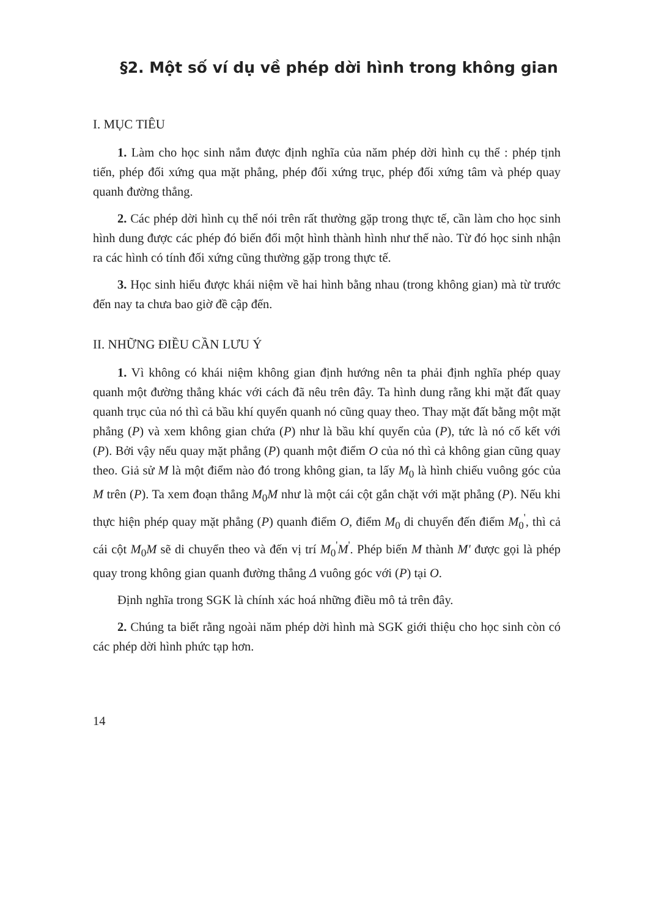§2. Một số ví dụ về phép dời hình trong không gian
I. MỤC TIÊU
1. Làm cho học sinh nắm được định nghĩa của năm phép dời hình cụ thể : phép tịnh tiến, phép đối xứng qua mặt phẳng, phép đối xứng trục, phép đối xứng tâm và phép quay quanh đường thẳng.
2. Các phép dời hình cụ thể nói trên rất thường gặp trong thực tế, cần làm cho học sinh hình dung được các phép đó biến đổi một hình thành hình như thế nào. Từ đó học sinh nhận ra các hình có tính đối xứng cũng thường gặp trong thực tế.
3. Học sinh hiểu được khái niệm về hai hình bằng nhau (trong không gian) mà từ trước đến nay ta chưa bao giờ đề cập đến.
II. NHỮNG ĐIỀU CẦN LƯU Ý
1. Vì không có khái niệm không gian định hướng nên ta phải định nghĩa phép quay quanh một đường thẳng khác với cách đã nêu trên đây. Ta hình dung rằng khi mặt đất quay quanh trục của nó thì cả bầu khí quyển quanh nó cũng quay theo. Thay mặt đất bằng một mặt phẳng (P) và xem không gian chứa (P) như là bầu khí quyển của (P), tức là nó cố kết với (P). Bởi vậy nếu quay mặt phẳng (P) quanh một điểm O của nó thì cả không gian cũng quay theo. Giả sử M là một điểm nào đó trong không gian, ta lấy M<sub>0</sub> là hình chiếu vuông góc của M trên (P). Ta xem đoạn thẳng M<sub>0</sub>M như là một cái cột gắn chặt với mặt phẳng (P). Nếu khi thực hiện phép quay mặt phẳng (P) quanh điểm O, điểm M<sub>0</sub> di chuyển đến điểm M<sub>0</sub><sup>'</sup>, thì cả cái cột M<sub>0</sub>M sẽ di chuyển theo và đến vị trí M<sub>0</sub><sup>'</sup>M<sup>'</sup>. Phép biến M thành M' được gọi là phép quay trong không gian quanh đường thẳng Δ vuông góc với (P) tại O.
Định nghĩa trong SGK là chính xác hoá những điều mô tả trên đây.
2. Chúng ta biết rằng ngoài năm phép dời hình mà SGK giới thiệu cho học sinh còn có các phép dời hình phức tạp hơn.
14